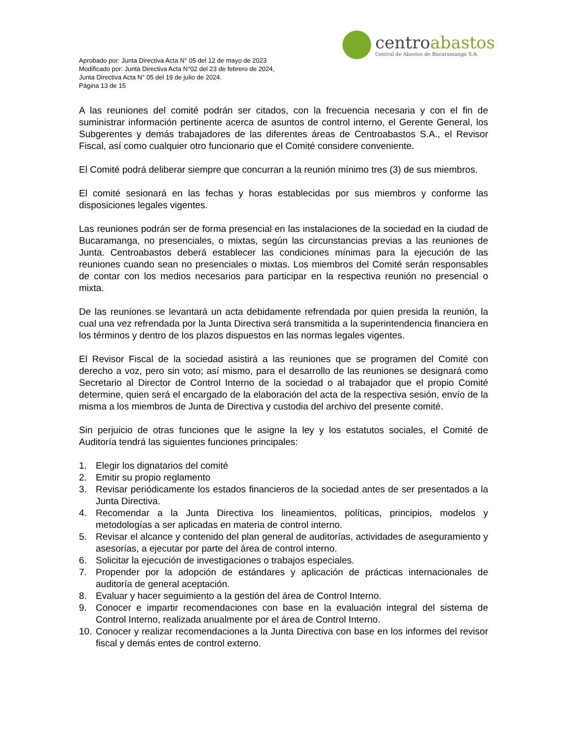Aprobado por: Junta Directiva Acta N° 05 del 12 de mayo de 2023
Modificado por: Junta Directiva Acta N°02 del 23 de febrero de 2024,
Junta Directiva Acta N° 05 del 19 de julio de 2024.
Página 13 de 15
centro abastos
Central de Abastos de Bucaramanga S.A.
A las reuniones del comité podrán ser citados, con la frecuencia necesaria y con el fin de suministrar información pertinente acerca de asuntos de control interno, el Gerente General, los Subgerentes y demás trabajadores de las diferentes áreas de Centroabastos S.A., el Revisor Fiscal, así como cualquier otro funcionario que el Comité considere conveniente.
El Comité podrá deliberar siempre que concurran a la reunión mínimo tres (3) de sus miembros.
El comité sesionará en las fechas y horas establecidas por sus miembros y conforme las disposiciones legales vigentes.
Las reuniones podrán ser de forma presencial en las instalaciones de la sociedad en la ciudad de Bucaramanga, no presenciales, o mixtas, según las circunstancias previas a las reuniones de Junta. Centroabastos deberá establecer las condiciones mínimas para la ejecución de las reuniones cuando sean no presenciales o mixtas. Los miembros del Comité serán responsables de contar con los medios necesarios para participar en la respectiva reunión no presencial o mixta.
De las reuniones se levantará un acta debidamente refrendada por quien presida la reunión, la cual una vez refrendada por la Junta Directiva será transmitida a la superintendencia financiera en los términos y dentro de los plazos dispuestos en las normas legales vigentes.
El Revisor Fiscal de la sociedad asistirá a las reuniones que se programen del Comité con derecho a voz, pero sin voto; así mismo, para el desarrollo de las reuniones se designará como Secretario al Director de Control Interno de la sociedad o al trabajador que el propio Comité determine, quien será el encargado de la elaboración del acta de la respectiva sesión, envío de la misma a los miembros de Junta de Directiva y custodia del archivo del presente comité.
Sin perjuicio de otras funciones que le asigne la ley y los estatutos sociales, el Comité de Auditoría tendrá las siguientes funciones principales:
1. Elegir los dignatarios del comité
2. Emitir su propio reglamento
3. Revisar periódicamente los estados financieros de la sociedad antes de ser presentados a la Junta Directiva.
4. Recomendar a la Junta Directiva los lineamientos, políticas, principios, modelos y metodologías a ser aplicadas en materia de control interno.
5. Revisar el alcance y contenido del plan general de auditorías, actividades de aseguramiento y asesorías, a ejecutar por parte del área de control interno.
6. Solicitar la ejecución de investigaciones o trabajos especiales.
7. Propender por la adopción de estándares y aplicación de prácticas internacionales de auditoría de general aceptación.
8. Evaluar y hacer seguimiento a la gestión del área de Control Interno.
9. Conocer e impartir recomendaciones con base en la evaluación integral del sistema de Control Interno, realizada anualmente por el área de Control Interno.
10. Conocer y realizar recomendaciones a la Junta Directiva con base en los informes del revisor fiscal y demás entes de control externo.